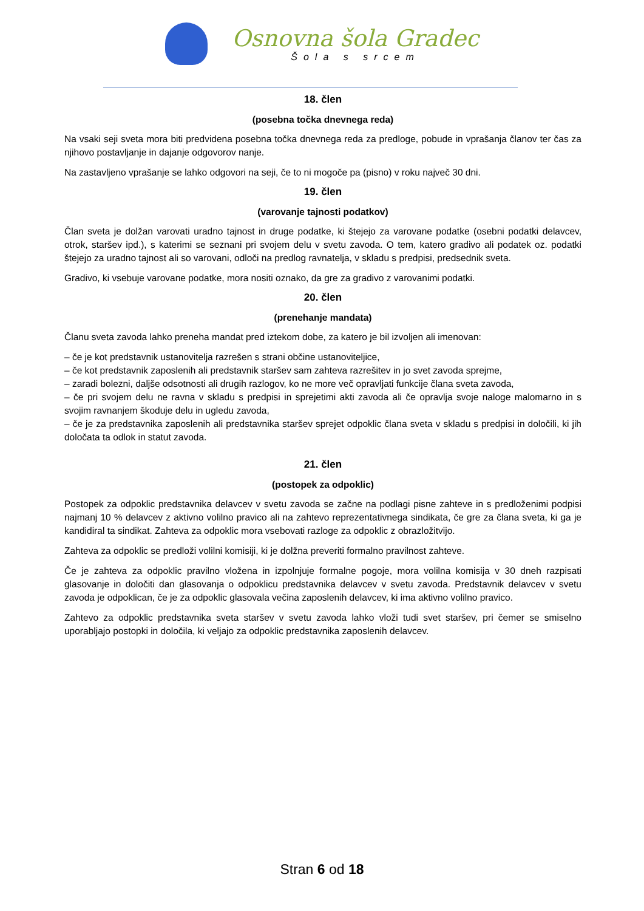Osnovna šola Gradec
Šola s srcem
18. člen
(posebna točka dnevnega reda)
Na vsaki seji sveta mora biti predvidena posebna točka dnevnega reda za predloge, pobude in vprašanja članov ter čas za njihovo postavljanje in dajanje odgovorov nanje.
Na zastavljeno vprašanje se lahko odgovori na seji, če to ni mogoče pa (pisno) v roku največ 30 dni.
19. člen
(varovanje tajnosti podatkov)
Član sveta je dolžan varovati uradno tajnost in druge podatke, ki štejejo za varovane podatke (osebni podatki delavcev, otrok, staršev ipd.), s katerimi se seznani pri svojem delu v svetu zavoda. O tem, katero gradivo ali podatek oz. podatki štejejo za uradno tajnost ali so varovani, odloči na predlog ravnatelja, v skladu s predpisi, predsednik sveta.
Gradivo, ki vsebuje varovane podatke, mora nositi oznako, da gre za gradivo z varovanimi podatki.
20. člen
(prenehanje mandata)
Članu sveta zavoda lahko preneha mandat pred iztekom dobe, za katero je bil izvoljen ali imenovan:
– če je kot predstavnik ustanovitelja razrešen s strani občine ustanoviteljice,
– če kot predstavnik zaposlenih ali predstavnik staršev sam zahteva razrešitev in jo svet zavoda sprejme,
– zaradi bolezni, daljše odsotnosti ali drugih razlogov, ko ne more več opravljati funkcije člana sveta zavoda,
– če pri svojem delu ne ravna v skladu s predpisi in sprejetimi akti zavoda ali če opravlja svoje naloge malomarno in s svojim ravnanjem škoduje delu in ugledu zavoda,
– če je za predstavnika zaposlenih ali predstavnika staršev sprejet odpoklic člana sveta v skladu s predpisi in določili, ki jih določata ta odlok in statut zavoda.
21. člen
(postopek za odpoklic)
Postopek za odpoklic predstavnika delavcev v svetu zavoda se začne na podlagi pisne zahteve in s predloženimi podpisi najmanj 10 % delavcev z aktivno volilno pravico ali na zahtevo reprezentativnega sindikata, če gre za člana sveta, ki ga je kandidiral ta sindikat. Zahteva za odpoklic mora vsebovati razloge za odpoklic z obrazložitvijo.
Zahteva za odpoklic se predloži volilni komisiji, ki je dolžna preveriti formalno pravilnost zahteve.
Če je zahteva za odpoklic pravilno vložena in izpolnjuje formalne pogoje, mora volilna komisija v 30 dneh razpisati glasovanje in določiti dan glasovanja o odpoklicu predstavnika delavcev v svetu zavoda. Predstavnik delavcev v svetu zavoda je odpoklican, če je za odpoklic glasovala večina zaposlenih delavcev, ki ima aktivno volilno pravico.
Zahtevo za odpoklic predstavnika sveta staršev v svetu zavoda lahko vloži tudi svet staršev, pri čemer se smiselno uporabljajo postopki in določila, ki veljajo za odpoklic predstavnika zaposlenih delavcev.
Stran 6 od 18